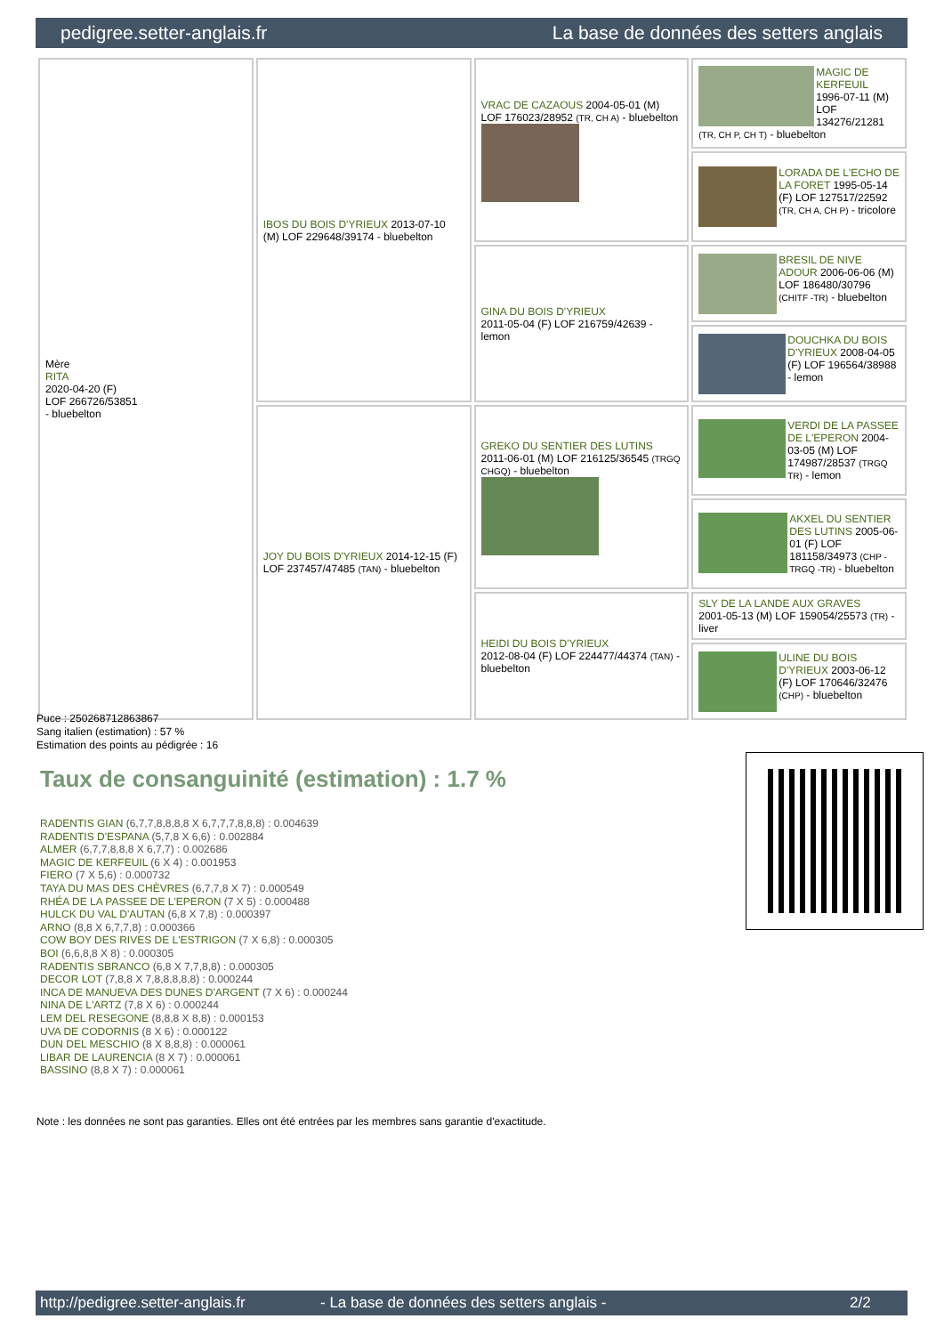pedigree.setter-anglais.fr La base de données des setters anglais
| Mère RITA 2020-04-20 (F) LOF 266726/53851 - bluebelton | IBOS DU BOIS D'YRIEUX 2013-07-10 (M) LOF 229648/39174 - bluebelton | VRAC DE CAZAOUS 2004-05-01 (M) LOF 176023/28952 (TR, CH A) - bluebelton | MAGIC DE KERFEUIL 1996-07-11 (M) LOF 134276/21281 (TR, CH P, CH T) - bluebelton |
| | | | LORADA DE L'ECHO DE LA FORET 1995-05-14 (F) LOF 127517/22592 (TR, CH A, CH P) - tricolore |
| | | GINA DU BOIS D'YRIEUX 2011-05-04 (F) LOF 216759/42639 - lemon | BRESIL DE NIVE ADOUR 2006-06-06 (M) LOF 186480/30796 (CHITF -TR) - bluebelton |
| | | | DOUCHKA DU BOIS D'YRIEUX 2008-04-05 (F) LOF 196564/38988 - lemon |
| | JOY DU BOIS D'YRIEUX 2014-12-15 (F) LOF 237457/47485 (TAN) - bluebelton | GREKO DU SENTIER DES LUTINS 2011-06-01 (M) LOF 216125/36545 (TRGQ CHGQ) - bluebelton | VERDI DE LA PASSEE DE L'EPERON 2004-03-05 (M) LOF 174987/28537 (TRGQ TR) - lemon |
| | | | AKXEL DU SENTIER DES LUTINS 2005-06-01 (F) LOF 181158/34973 (CHP -TRGQ -TR) - bluebelton |
| | | HEIDI DU BOIS D'YRIEUX 2012-08-04 (F) LOF 224477/44374 (TAN) - bluebelton | SLY DE LA LANDE AUX GRAVES 2001-05-13 (M) LOF 159054/25573 (TR) - liver |
| | | | ULINE DU BOIS D'YRIEUX 2003-06-12 (F) LOF 170646/32476 (CHP) - bluebelton |
Puce : 250268712863867
Sang italien (estimation) : 57 %
Estimation des points au pédigrée : 16
Taux de consanguinité (estimation) : 1.7 %
RADENTIS GIAN (6,7,7,8,8,8,8 X 6,7,7,7,8,8,8) : 0.004639
RADENTIS D'ESPANA (5,7,8 X 6,6) : 0.002884
ALMER (6,7,7,8,8,8 X 6,7,7) : 0.002686
MAGIC DE KERFEUIL (6 X 4) : 0.001953
FIERO (7 X 5,6) : 0.000732
TAYA DU MAS DES CHÈVRES (6,7,7,8 X 7) : 0.000549
RHÉA DE LA PASSEE DE L'EPERON (7 X 5) : 0.000488
HULCK DU VAL D'AUTAN (6,8 X 7,8) : 0.000397
ARNO (8,8 X 6,7,7,8) : 0.000366
COW BOY DES RIVES DE L'ESTRIGON (7 X 6,8) : 0.000305
BOI (6,6,8,8 X 8) : 0.000305
RADENTIS SBRANCO (6,8 X 7,7,8,8) : 0.000305
DECOR LOT (7,8,8 X 7,8,8,8,8,8) : 0.000244
INCA DE MANUEVA DES DUNES D'ARGENT (7 X 6) : 0.000244
NINA DE L'ARTZ (7,8 X 6) : 0.000244
LEM DEL RESEGONE (8,8,8 X 8,8) : 0.000153
UVA DE CODORNIS (8 X 6) : 0.000122
DUN DEL MESCHIO (8 X 8,8,8) : 0.000061
LIBAR DE LAURENCIA (8 X 7) : 0.000061
BASSINO (8,8 X 7) : 0.000061
Note : les données ne sont pas garanties. Elles ont été entrées par les membres sans garantie d'exactitude.
http://pedigree.setter-anglais.fr - La base de données des setters anglais - 2/2